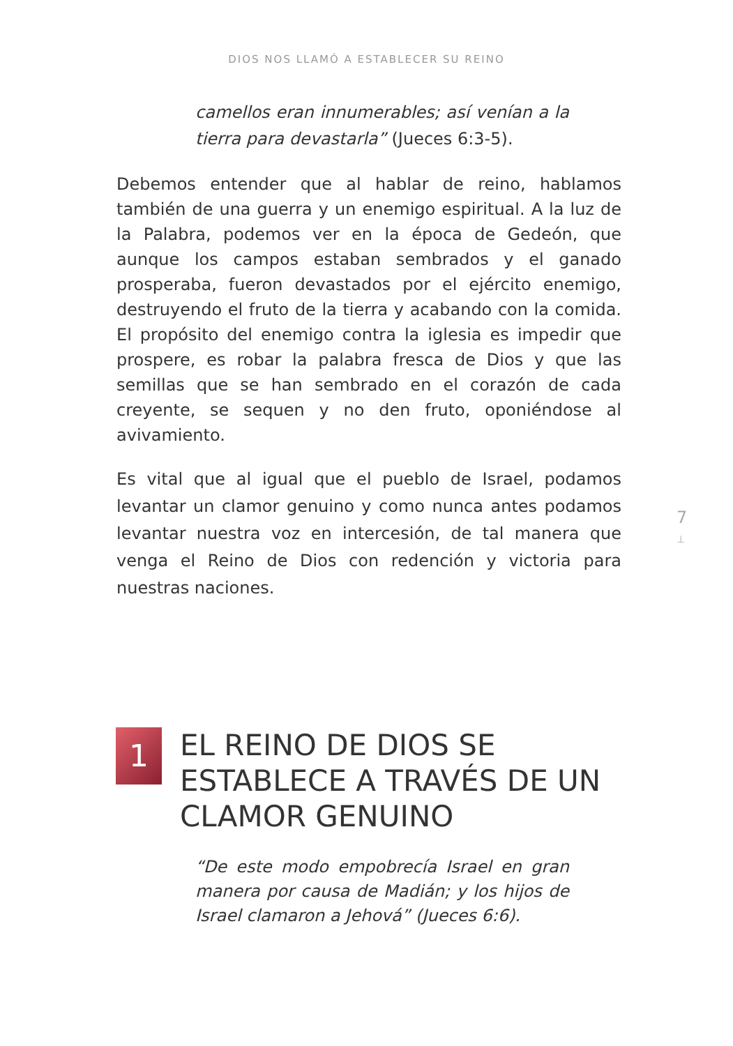DIOS NOS LLAMÓ A ESTABLECER SU REINO
camellos eran innumerables; así venían a la tierra para devastarla” (Jueces 6:3-5).
Debemos entender que al hablar de reino, hablamos también de una guerra y un enemigo espiritual. A la luz de la Palabra, podemos ver en la época de Gedeón, que aunque los campos estaban sembrados y el ganado prosperaba, fueron devastados por el ejército enemigo, destruyendo el fruto de la tierra y acabando con la comida. El propósito del enemigo contra la iglesia es impedir que prospere, es robar la palabra fresca de Dios y que las semillas que se han sembrado en el corazón de cada creyente, se sequen y no den fruto, oponiéndose al avivamiento.
Es vital que al igual que el pueblo de Israel, podamos levantar un clamor genuino y como nunca antes podamos levantar nuestra voz en intercesión, de tal manera que venga el Reino de Dios con redención y victoria para nuestras naciones.
7
⊥
1
EL REINO DE DIOS SE ESTABLECE A TRAVÉS DE UN CLAMOR GENUINO
“De este modo empobrecía Israel en gran manera por causa de Madián; y los hijos de Israel clamaron a Jehová” (Jueces 6:6).